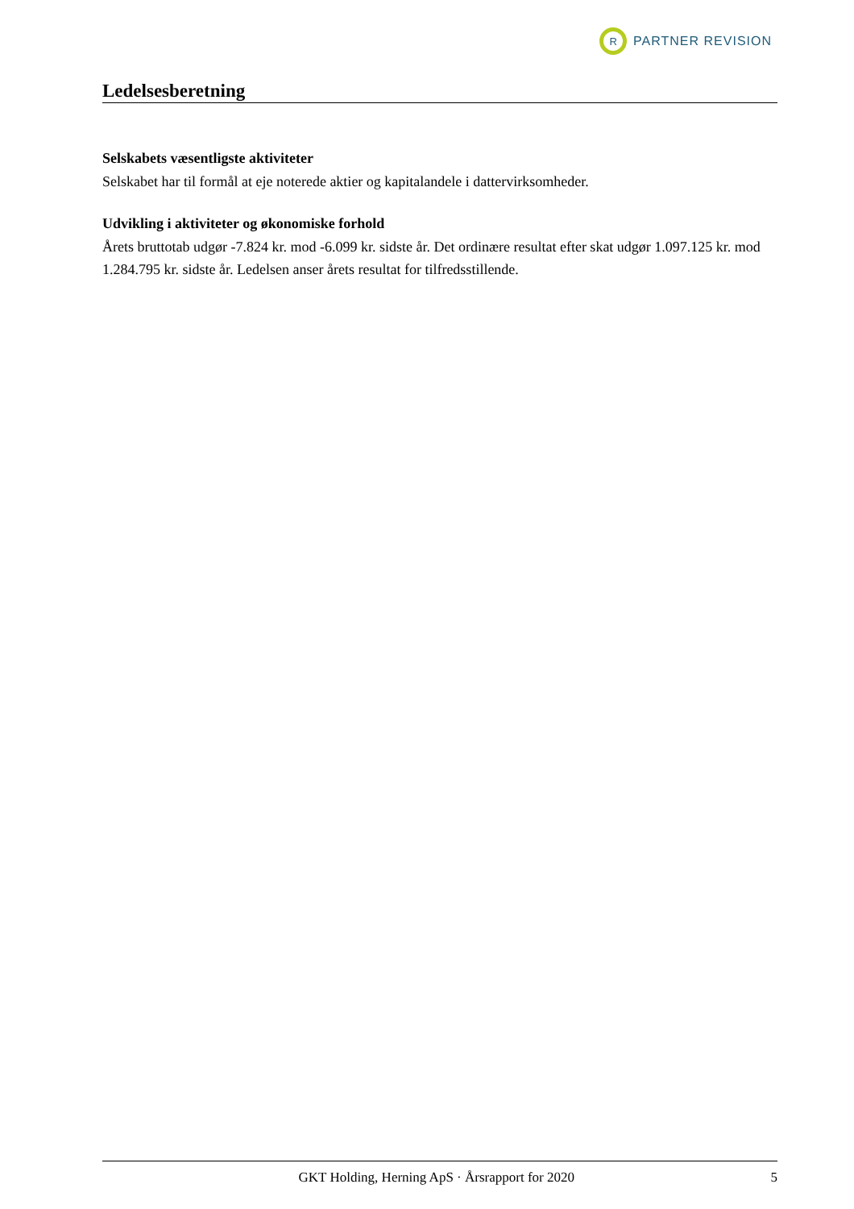R
PARTNER REVISION
Ledelsesberetning
Selskabets væsentligste aktiviteter
Selskabet har til formål at eje noterede aktier og kapitalandele i dattervirksomheder.
Udvikling i aktiviteter og økonomiske forhold
Årets bruttotab udgør -7.824 kr. mod -6.099 kr. sidste år. Det ordinære resultat efter skat udgør 1.097.125 kr. mod 1.284.795 kr. sidste år. Ledelsen anser årets resultat for tilfredsstillende.
GKT Holding, Herning ApS · Årsrapport for 2020 5